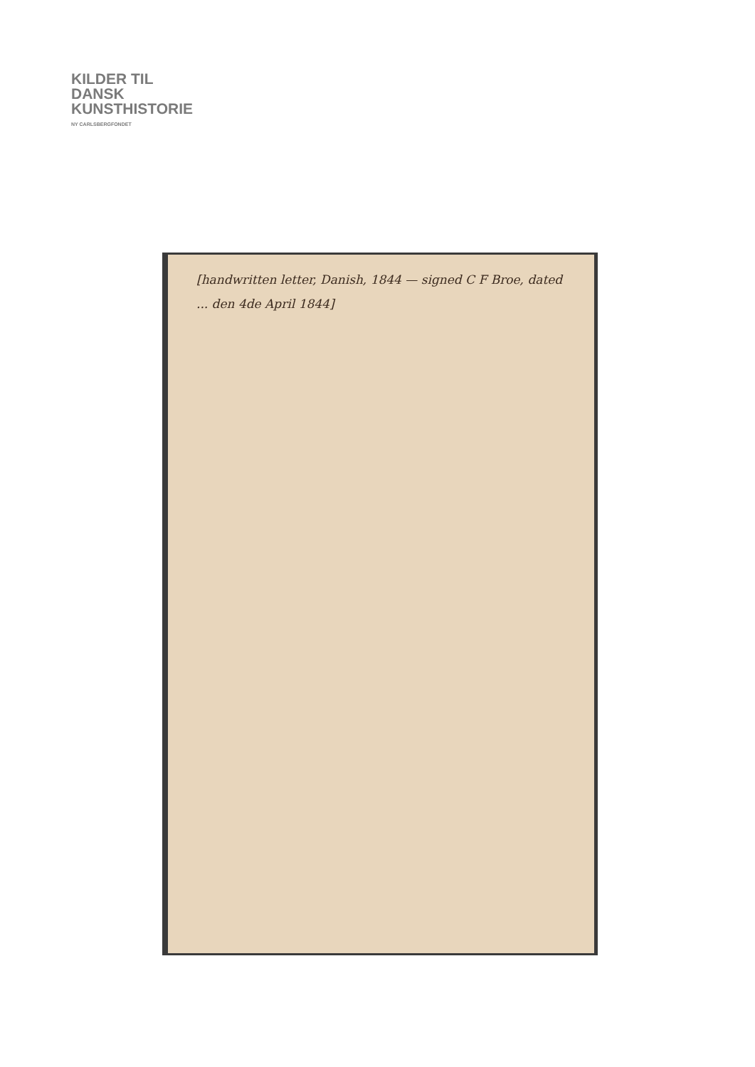KILDER TIL
DANSK
KUNSTHISTORIE
NY CARLSBERGFONDET
[handwritten letter, Danish, 1844 — signed C F Broe, dated ... den 4de April 1844]